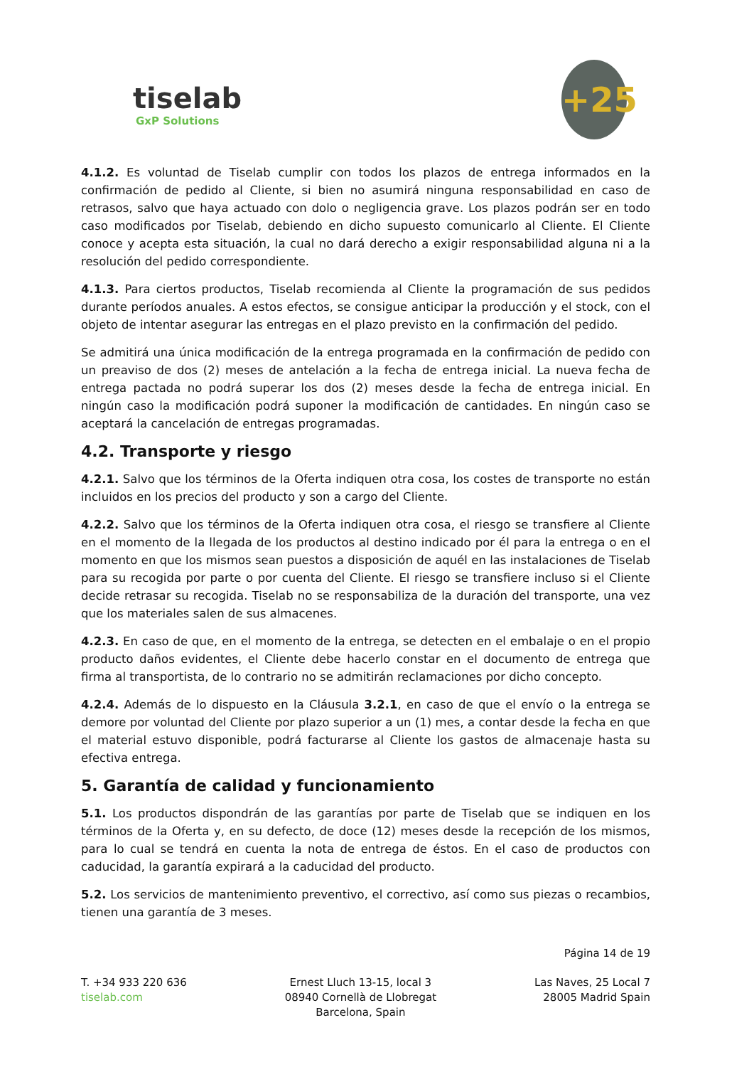tiselab
GxP Solutions
+25
4.1.2. Es voluntad de Tiselab cumplir con todos los plazos de entrega informados en la confirmación de pedido al Cliente, si bien no asumirá ninguna responsabilidad en caso de retrasos, salvo que haya actuado con dolo o negligencia grave. Los plazos podrán ser en todo caso modificados por Tiselab, debiendo en dicho supuesto comunicarlo al Cliente. El Cliente conoce y acepta esta situación, la cual no dará derecho a exigir responsabilidad alguna ni a la resolución del pedido correspondiente.
4.1.3. Para ciertos productos, Tiselab recomienda al Cliente la programación de sus pedidos durante períodos anuales. A estos efectos, se consigue anticipar la producción y el stock, con el objeto de intentar asegurar las entregas en el plazo previsto en la confirmación del pedido.
Se admitirá una única modificación de la entrega programada en la confirmación de pedido con un preaviso de dos (2) meses de antelación a la fecha de entrega inicial. La nueva fecha de entrega pactada no podrá superar los dos (2) meses desde la fecha de entrega inicial. En ningún caso la modificación podrá suponer la modificación de cantidades. En ningún caso se aceptará la cancelación de entregas programadas.
4.2. Transporte y riesgo
4.2.1. Salvo que los términos de la Oferta indiquen otra cosa, los costes de transporte no están incluidos en los precios del producto y son a cargo del Cliente.
4.2.2. Salvo que los términos de la Oferta indiquen otra cosa, el riesgo se transfiere al Cliente en el momento de la llegada de los productos al destino indicado por él para la entrega o en el momento en que los mismos sean puestos a disposición de aquél en las instalaciones de Tiselab para su recogida por parte o por cuenta del Cliente. El riesgo se transfiere incluso si el Cliente decide retrasar su recogida. Tiselab no se responsabiliza de la duración del transporte, una vez que los materiales salen de sus almacenes.
4.2.3. En caso de que, en el momento de la entrega, se detecten en el embalaje o en el propio producto daños evidentes, el Cliente debe hacerlo constar en el documento de entrega que firma al transportista, de lo contrario no se admitirán reclamaciones por dicho concepto.
4.2.4. Además de lo dispuesto en la Cláusula 3.2.1, en caso de que el envío o la entrega se demore por voluntad del Cliente por plazo superior a un (1) mes, a contar desde la fecha en que el material estuvo disponible, podrá facturarse al Cliente los gastos de almacenaje hasta su efectiva entrega.
5. Garantía de calidad y funcionamiento
5.1. Los productos dispondrán de las garantías por parte de Tiselab que se indiquen en los términos de la Oferta y, en su defecto, de doce (12) meses desde la recepción de los mismos, para lo cual se tendrá en cuenta la nota de entrega de éstos. En el caso de productos con caducidad, la garantía expirará a la caducidad del producto.
5.2. Los servicios de mantenimiento preventivo, el correctivo, así como sus piezas o recambios, tienen una garantía de 3 meses.
Página 14 de 19
T. +34 933 220 636
tiselab.com
Ernest Lluch 13-15, local 3
08940 Cornellà de Llobregat
Barcelona, Spain
Las Naves, 25 Local 7
28005 Madrid Spain